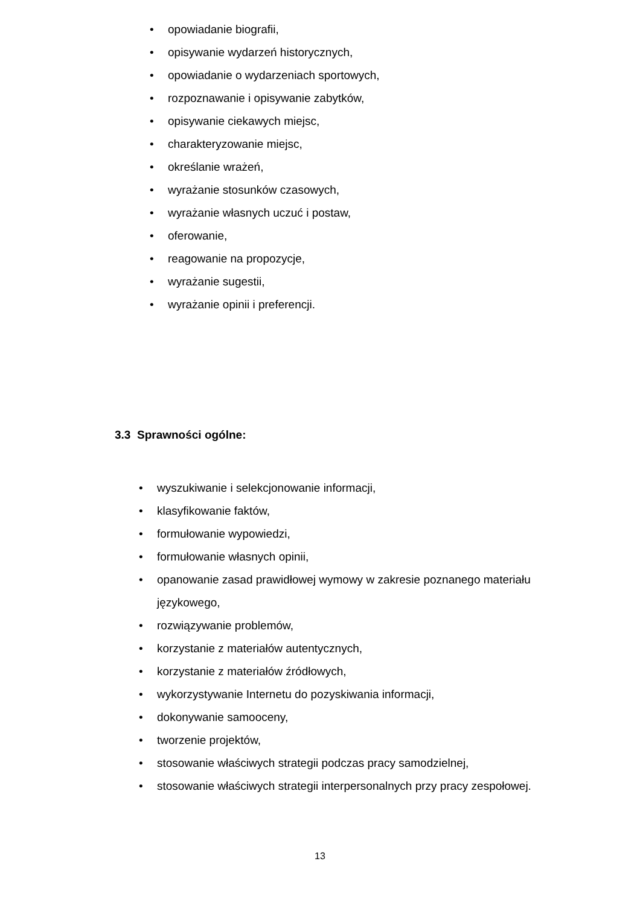• opowiadanie biografii,
• opisywanie wydarzeń historycznych,
• opowiadanie o wydarzeniach sportowych,
• rozpoznawanie i opisywanie zabytków,
• opisywanie ciekawych miejsc,
• charakteryzowanie miejsc,
• określanie wrażeń,
• wyrażanie stosunków czasowych,
• wyrażanie własnych uczuć i postaw,
• oferowanie,
• reagowanie na propozycje,
• wyrażanie sugestii,
• wyrażanie opinii i preferencji.
3.3 Sprawności ogólne:
• wyszukiwanie i selekcjonowanie informacji,
• klasyfikowanie faktów,
• formułowanie wypowiedzi,
• formułowanie własnych opinii,
• opanowanie zasad prawidłowej wymowy w zakresie poznanego materiału językowego,
• rozwiązywanie problemów,
• korzystanie z materiałów autentycznych,
• korzystanie z materiałów źródłowych,
• wykorzystywanie Internetu do pozyskiwania informacji,
• dokonywanie samooceny,
• tworzenie projektów,
• stosowanie właściwych strategii podczas pracy samodzielnej,
• stosowanie właściwych strategii interpersonalnych przy pracy zespołowej.
13